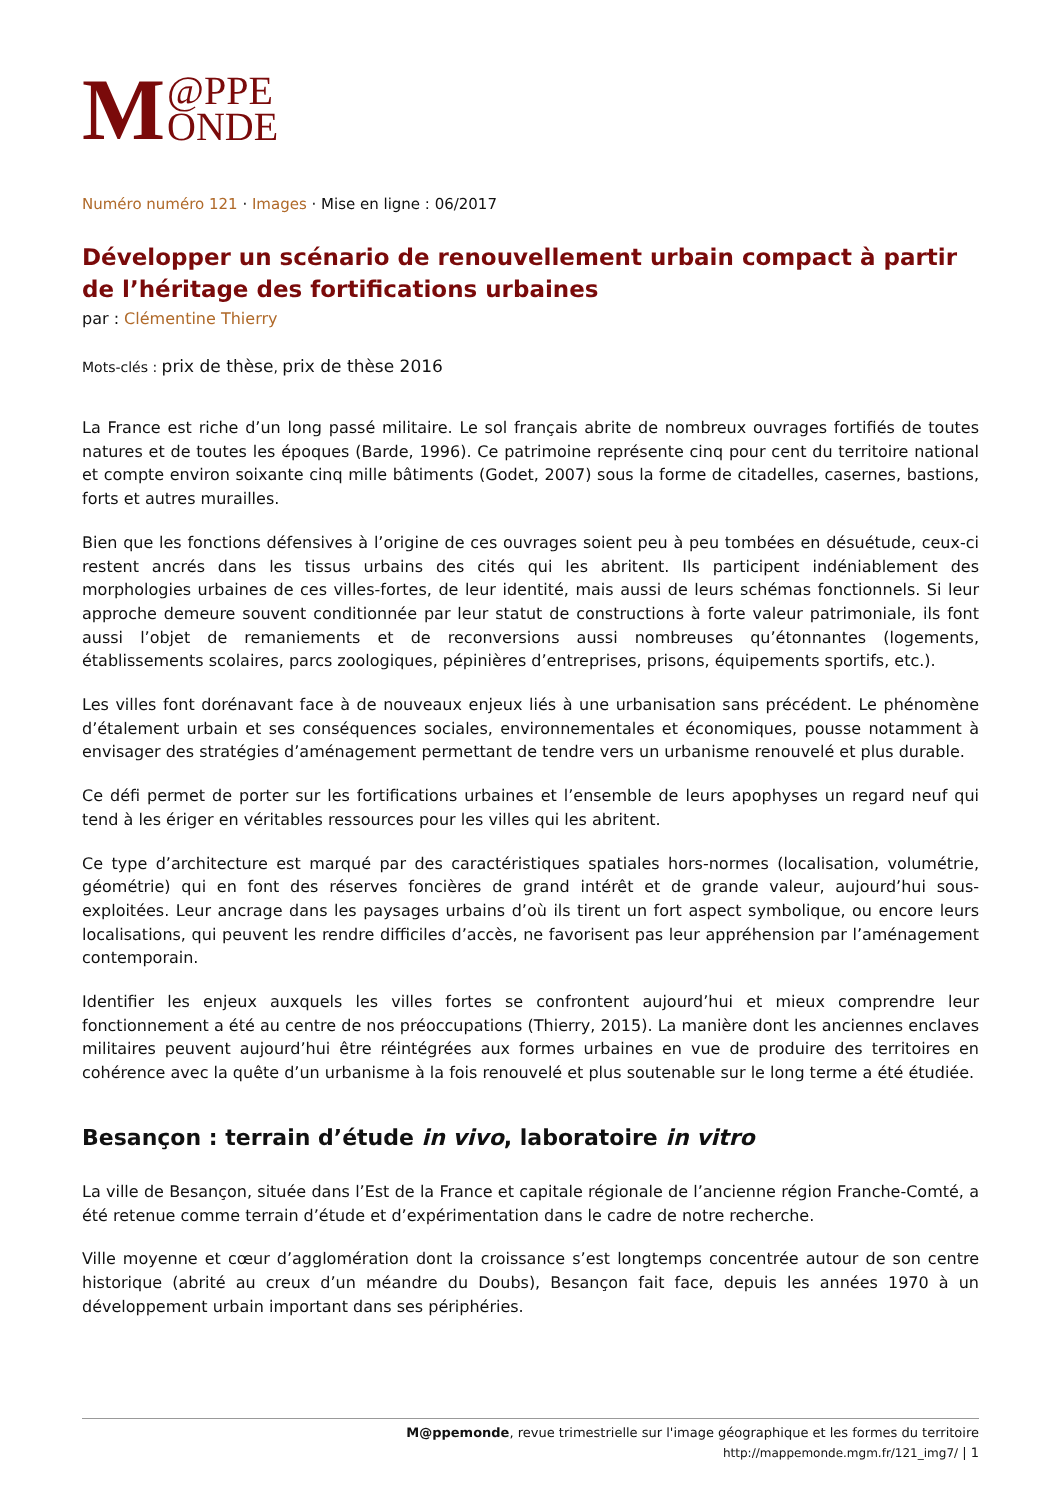M @PPE
ONDE
Numéro numéro 121 · Images · Mise en ligne : 06/2017
Développer un scénario de renouvellement urbain compact à partir de l’héritage des fortifications urbaines
par : Clémentine Thierry
Mots-clés : prix de thèse, prix de thèse 2016
La France est riche d’un long passé militaire. Le sol français abrite de nombreux ouvrages fortifiés de toutes natures et de toutes les époques (Barde, 1996). Ce patrimoine représente cinq pour cent du territoire national et compte environ soixante cinq mille bâtiments (Godet, 2007) sous la forme de citadelles, casernes, bastions, forts et autres murailles.
Bien que les fonctions défensives à l’origine de ces ouvrages soient peu à peu tombées en désuétude, ceux-ci restent ancrés dans les tissus urbains des cités qui les abritent. Ils participent indéniablement des morphologies urbaines de ces villes-fortes, de leur identité, mais aussi de leurs schémas fonctionnels. Si leur approche demeure souvent conditionnée par leur statut de constructions à forte valeur patrimoniale, ils font aussi l’objet de remaniements et de reconversions aussi nombreuses qu’étonnantes (logements, établissements scolaires, parcs zoologiques, pépinières d’entreprises, prisons, équipements sportifs, etc.).
Les villes font dorénavant face à de nouveaux enjeux liés à une urbanisation sans précédent. Le phénomène d’étalement urbain et ses conséquences sociales, environnementales et économiques, pousse notamment à envisager des stratégies d’aménagement permettant de tendre vers un urbanisme renouvelé et plus durable.
Ce défi permet de porter sur les fortifications urbaines et l’ensemble de leurs apophyses un regard neuf qui tend à les ériger en véritables ressources pour les villes qui les abritent.
Ce type d’architecture est marqué par des caractéristiques spatiales hors-normes (localisation, volumétrie, géométrie) qui en font des réserves foncières de grand intérêt et de grande valeur, aujourd’hui sous-exploitées. Leur ancrage dans les paysages urbains d’où ils tirent un fort aspect symbolique, ou encore leurs localisations, qui peuvent les rendre difficiles d’accès, ne favorisent pas leur appréhension par l’aménagement contemporain.
Identifier les enjeux auxquels les villes fortes se confrontent aujourd’hui et mieux comprendre leur fonctionnement a été au centre de nos préoccupations (Thierry, 2015). La manière dont les anciennes enclaves militaires peuvent aujourd’hui être réintégrées aux formes urbaines en vue de produire des territoires en cohérence avec la quête d’un urbanisme à la fois renouvelé et plus soutenable sur le long terme a été étudiée.
Besançon : terrain d’étude in vivo, laboratoire in vitro
La ville de Besançon, située dans l’Est de la France et capitale régionale de l’ancienne région Franche-Comté, a été retenue comme terrain d’étude et d’expérimentation dans le cadre de notre recherche.
Ville moyenne et cœur d’agglomération dont la croissance s’est longtemps concentrée autour de son centre historique (abrité au creux d’un méandre du Doubs), Besançon fait face, depuis les années 1970 à un développement urbain important dans ses périphéries.
M@ppemonde, revue trimestrielle sur l'image géographique et les formes du territoire
http://mappemonde.mgm.fr/121_img7/ | 1